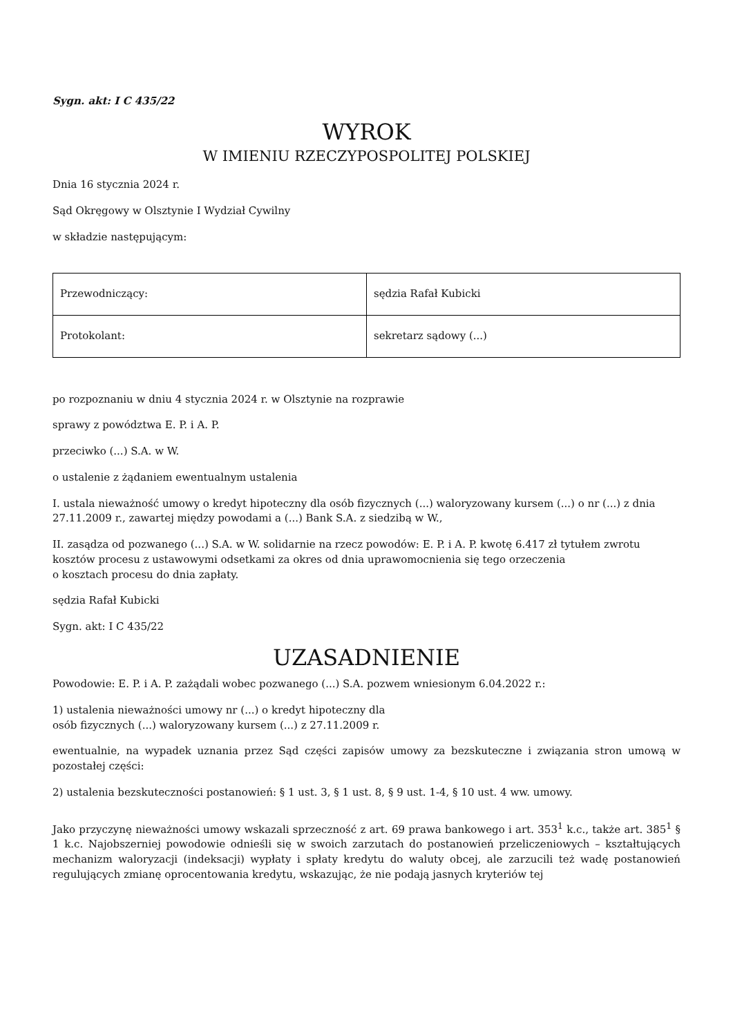Sygn. akt: I C 435/22
WYROK
W IMIENIU RZECZYPOSPOLITEJ POLSKIEJ
Dnia 16 stycznia 2024 r.
Sąd Okręgowy w Olsztynie I Wydział Cywilny
w składzie następującym:
| Przewodniczący: | sędzia Rafał Kubicki |
| Protokolant: | sekretarz sądowy (...) |
po rozpoznaniu w dniu 4 stycznia 2024 r. w Olsztynie na rozprawie
sprawy z powództwa E. P. i A. P.
przeciwko (...) S.A. w W.
o ustalenie z żądaniem ewentualnym ustalenia
I. ustala nieważność umowy o kredyt hipoteczny dla osób fizycznych (...) waloryzowany kursem (...) o nr (...) z dnia 27.11.2009 r., zawartej między powodami a (...) Bank S.A. z siedzibą w W.,
II. zasądza od pozwanego (...) S.A. w W. solidarnie na rzecz powodów: E. P. i A. P. kwotę 6.417 zł tytułem zwrotu kosztów procesu z ustawowymi odsetkami za okres od dnia uprawomocnienia się tego orzeczenia
o kosztach procesu do dnia zapłaty.
sędzia Rafał Kubicki
Sygn. akt: I C 435/22
UZASADNIENIE
Powodowie: E. P. i A. P. zażądali wobec pozwanego (...) S.A. pozwem wniesionym 6.04.2022 r.:
1) ustalenia nieważności umowy nr (...) o kredyt hipoteczny dla
osób fizycznych (...) waloryzowany kursem (...) z 27.11.2009 r.
ewentualnie, na wypadek uznania przez Sąd części zapisów umowy za bezskuteczne i związania stron umową w pozostałej części:
2) ustalenia bezskuteczności postanowień: § 1 ust. 3, § 1 ust. 8, § 9 ust. 1-4, § 10 ust. 4 ww. umowy.
Jako przyczynę nieważności umowy wskazali sprzeczność z art. 69 prawa bankowego i art. 353<sup>1</sup> k.c., także art. 385<sup>1</sup> § 1 k.c. Najobszerniej powodowie odnieśli się w swoich zarzutach do postanowień przeliczeniowych – kształtujących mechanizm waloryzacji (indeksacji) wypłaty i spłaty kredytu do waluty obcej, ale zarzucili też wadę postanowień regulujących zmianę oprocentowania kredytu, wskazując, że nie podają jasnych kryteriów tej